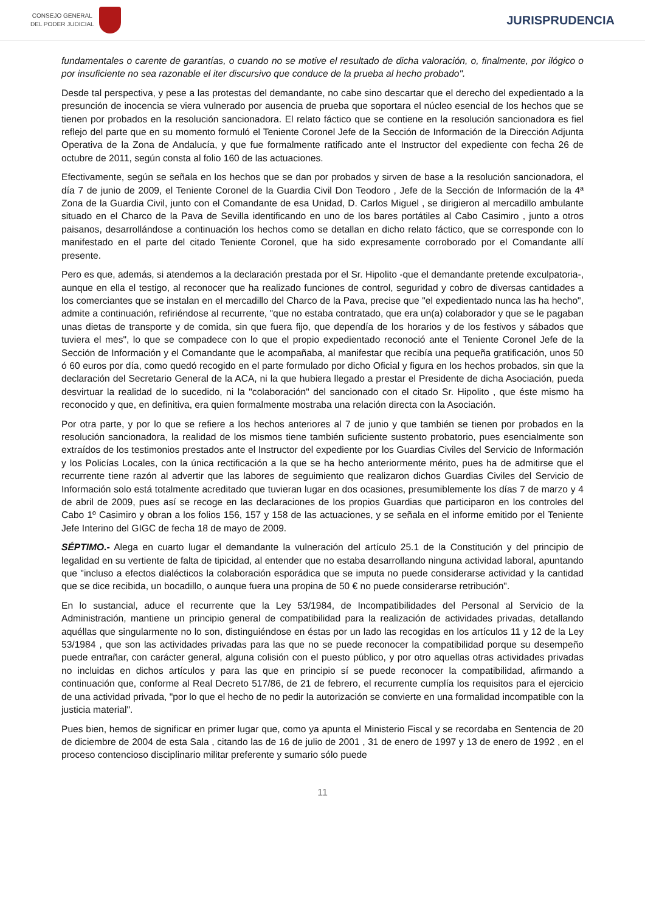CONSEJO GENERAL
DEL PODER JUDICIAL
JURISPRUDENCIA
fundamentales o carente de garantías, o cuando no se motive el resultado de dicha valoración, o, finalmente, por ilógico o por insuficiente no sea razonable el iter discursivo que conduce de la prueba al hecho probado".
Desde tal perspectiva, y pese a las protestas del demandante, no cabe sino descartar que el derecho del expedientado a la presunción de inocencia se viera vulnerado por ausencia de prueba que soportara el núcleo esencial de los hechos que se tienen por probados en la resolución sancionadora. El relato fáctico que se contiene en la resolución sancionadora es fiel reflejo del parte que en su momento formuló el Teniente Coronel Jefe de la Sección de Información de la Dirección Adjunta Operativa de la Zona de Andalucía, y que fue formalmente ratificado ante el Instructor del expediente con fecha 26 de octubre de 2011, según consta al folio 160 de las actuaciones.
Efectivamente, según se señala en los hechos que se dan por probados y sirven de base a la resolución sancionadora, el día 7 de junio de 2009, el Teniente Coronel de la Guardia Civil Don Teodoro , Jefe de la Sección de Información de la 4ª Zona de la Guardia Civil, junto con el Comandante de esa Unidad, D. Carlos Miguel , se dirigieron al mercadillo ambulante situado en el Charco de la Pava de Sevilla identificando en uno de los bares portátiles al Cabo Casimiro , junto a otros paisanos, desarrollándose a continuación los hechos como se detallan en dicho relato fáctico, que se corresponde con lo manifestado en el parte del citado Teniente Coronel, que ha sido expresamente corroborado por el Comandante allí presente.
Pero es que, además, si atendemos a la declaración prestada por el Sr. Hipolito -que el demandante pretende exculpatoria-, aunque en ella el testigo, al reconocer que ha realizado funciones de control, seguridad y cobro de diversas cantidades a los comerciantes que se instalan en el mercadillo del Charco de la Pava, precise que "el expedientado nunca las ha hecho", admite a continuación, refiriéndose al recurrente, "que no estaba contratado, que era un(a) colaborador y que se le pagaban unas dietas de transporte y de comida, sin que fuera fijo, que dependía de los horarios y de los festivos y sábados que tuviera el mes", lo que se compadece con lo que el propio expedientado reconoció ante el Teniente Coronel Jefe de la Sección de Información y el Comandante que le acompañaba, al manifestar que recibía una pequeña gratificación, unos 50 ó 60 euros por día, como quedó recogido en el parte formulado por dicho Oficial y figura en los hechos probados, sin que la declaración del Secretario General de la ACA, ni la que hubiera llegado a prestar el Presidente de dicha Asociación, pueda desvirtuar la realidad de lo sucedido, ni la "colaboración" del sancionado con el citado Sr. Hipolito , que éste mismo ha reconocido y que, en definitiva, era quien formalmente mostraba una relación directa con la Asociación.
Por otra parte, y por lo que se refiere a los hechos anteriores al 7 de junio y que también se tienen por probados en la resolución sancionadora, la realidad de los mismos tiene también suficiente sustento probatorio, pues esencialmente son extraídos de los testimonios prestados ante el Instructor del expediente por los Guardias Civiles del Servicio de Información y los Policías Locales, con la única rectificación a la que se ha hecho anteriormente mérito, pues ha de admitirse que el recurrente tiene razón al advertir que las labores de seguimiento que realizaron dichos Guardias Civiles del Servicio de Información solo está totalmente acreditado que tuvieran lugar en dos ocasiones, presumiblemente los días 7 de marzo y 4 de abril de 2009, pues así se recoge en las declaraciones de los propios Guardias que participaron en los controles del Cabo 1º Casimiro y obran a los folios 156, 157 y 158 de las actuaciones, y se señala en el informe emitido por el Teniente Jefe Interino del GIGC de fecha 18 de mayo de 2009.
SÉPTIMO.- Alega en cuarto lugar el demandante la vulneración del artículo 25.1 de la Constitución y del principio de legalidad en su vertiente de falta de tipicidad, al entender que no estaba desarrollando ninguna actividad laboral, apuntando que "incluso a efectos dialécticos la colaboración esporádica que se imputa no puede considerarse actividad y la cantidad que se dice recibida, un bocadillo, o aunque fuera una propina de 50 € no puede considerarse retribución".
En lo sustancial, aduce el recurrente que la Ley 53/1984, de Incompatibilidades del Personal al Servicio de la Administración, mantiene un principio general de compatibilidad para la realización de actividades privadas, detallando aquéllas que singularmente no lo son, distinguiéndose en éstas por un lado las recogidas en los artículos 11 y 12 de la Ley 53/1984 , que son las actividades privadas para las que no se puede reconocer la compatibilidad porque su desempeño puede entrañar, con carácter general, alguna colisión con el puesto público, y por otro aquellas otras actividades privadas no incluidas en dichos artículos y para las que en principio sí se puede reconocer la compatibilidad, afirmando a continuación que, conforme al Real Decreto 517/86, de 21 de febrero, el recurrente cumplía los requisitos para el ejercicio de una actividad privada, "por lo que el hecho de no pedir la autorización se convierte en una formalidad incompatible con la justicia material".
Pues bien, hemos de significar en primer lugar que, como ya apunta el Ministerio Fiscal y se recordaba en Sentencia de 20 de diciembre de 2004 de esta Sala , citando las de 16 de julio de 2001 , 31 de enero de 1997 y 13 de enero de 1992 , en el proceso contencioso disciplinario militar preferente y sumario sólo puede
11